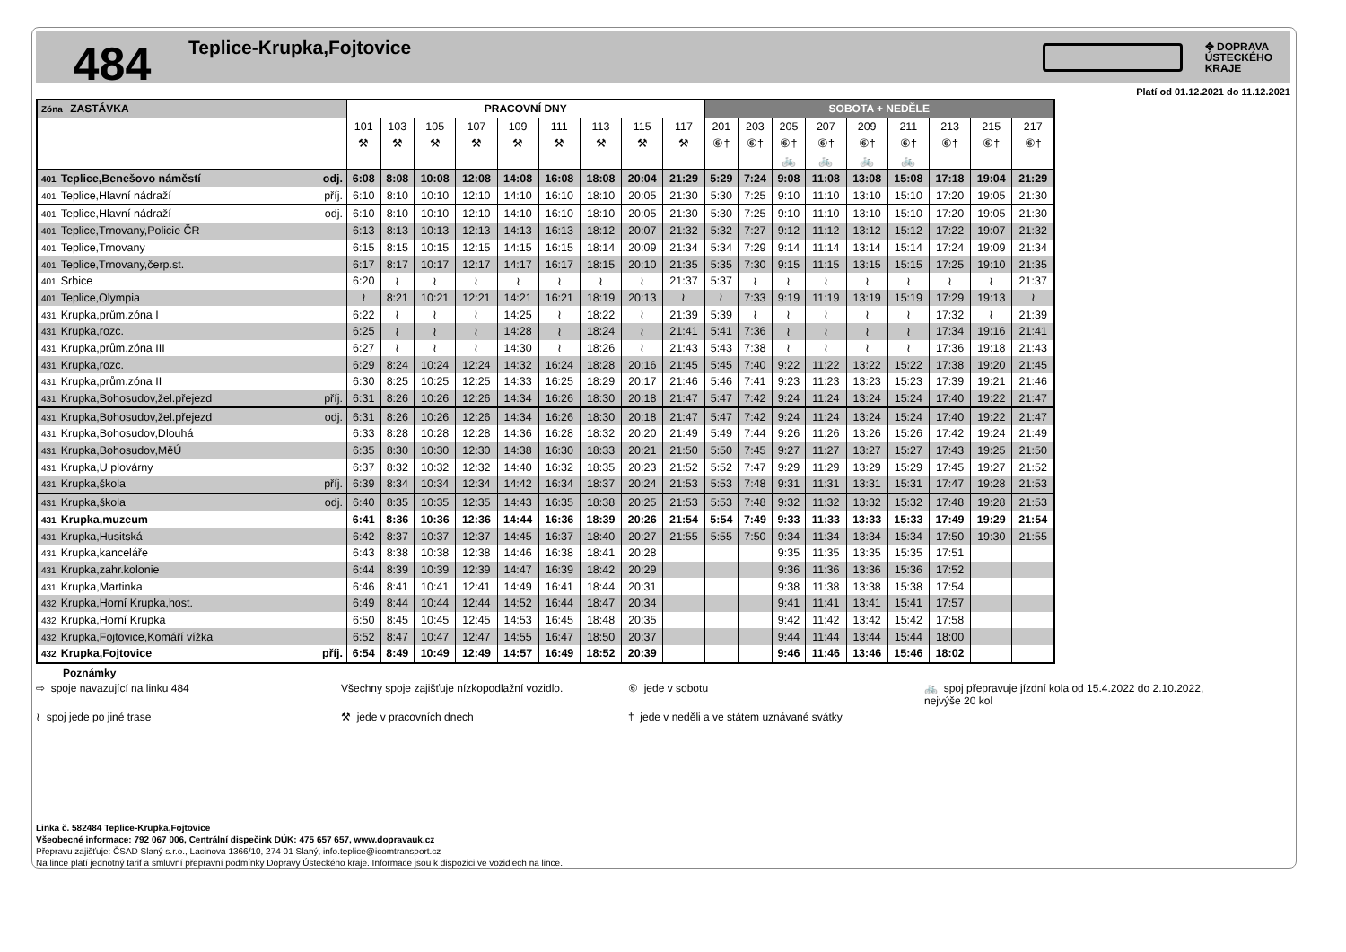484
Teplice-Krupka,Fojtovice
✥ DOPRAVA
ÚSTECKÉHO
KRAJE
Platí od 01.12.2021 do 11.12.2021
| Zóna ZASTÁVKA | PRACOVNÍ DNY | | | | | | | | | SOBOTA + NEDĚLE | | | | | | | | |
| --- | --- | --- | --- | --- | --- | --- | --- | --- | --- | --- | --- | --- | --- | --- | --- | --- | --- | --- |
| | 101 | 103 | 105 | 107 | 109 | 111 | 113 | 115 | 117 | 201 | 203 | 205 | 207 | 209 | 211 | 213 | 215 | 217 |
| | ⚒ | ⚒ | ⚒ | ⚒ | ⚒ | ⚒ | ⚒ | ⚒ | ⚒ | ⑥† | ⑥† | ⑥† | ⑥† | ⑥† | ⑥† | ⑥† | ⑥† | ⑥† |
| | | | | | | | | | | | | 🚲 | 🚲 | 🚲 | 🚲 | | | |
| 401 Teplice,Benešovo náměstí odj. | 6:08 | 8:08 | 10:08 | 12:08 | 14:08 | 16:08 | 18:08 | 20:04 | 21:29 | 5:29 | 7:24 | 9:08 | 11:08 | 13:08 | 15:08 | 17:18 | 19:04 | 21:29 |
| 401 Teplice,Hlavní nádraží příj. | 6:10 | 8:10 | 10:10 | 12:10 | 14:10 | 16:10 | 18:10 | 20:05 | 21:30 | 5:30 | 7:25 | 9:10 | 11:10 | 13:10 | 15:10 | 17:20 | 19:05 | 21:30 |
| 401 Teplice,Hlavní nádraží odj. | 6:10 | 8:10 | 10:10 | 12:10 | 14:10 | 16:10 | 18:10 | 20:05 | 21:30 | 5:30 | 7:25 | 9:10 | 11:10 | 13:10 | 15:10 | 17:20 | 19:05 | 21:30 |
| 401 Teplice,Trnovany,Policie ČR | 6:13 | 8:13 | 10:13 | 12:13 | 14:13 | 16:13 | 18:12 | 20:07 | 21:32 | 5:32 | 7:27 | 9:12 | 11:12 | 13:12 | 15:12 | 17:22 | 19:07 | 21:32 |
| 401 Teplice,Trnovany | 6:15 | 8:15 | 10:15 | 12:15 | 14:15 | 16:15 | 18:14 | 20:09 | 21:34 | 5:34 | 7:29 | 9:14 | 11:14 | 13:14 | 15:14 | 17:24 | 19:09 | 21:34 |
| 401 Teplice,Trnovany,čerp.st. | 6:17 | 8:17 | 10:17 | 12:17 | 14:17 | 16:17 | 18:15 | 20:10 | 21:35 | 5:35 | 7:30 | 9:15 | 11:15 | 13:15 | 15:15 | 17:25 | 19:10 | 21:35 |
| 401 Srbice | 6:20 | ≀ | ≀ | ≀ | ≀ | ≀ | ≀ | ≀ | 21:37 | 5:37 | ≀ | ≀ | ≀ | ≀ | ≀ | ≀ | ≀ | 21:37 |
| 401 Teplice,Olympia | ≀ | 8:21 | 10:21 | 12:21 | 14:21 | 16:21 | 18:19 | 20:13 | ≀ | ≀ | 7:33 | 9:19 | 11:19 | 13:19 | 15:19 | 17:29 | 19:13 | ≀ |
| 431 Krupka,prům.zóna I | 6:22 | ≀ | ≀ | ≀ | 14:25 | ≀ | 18:22 | ≀ | 21:39 | 5:39 | ≀ | ≀ | ≀ | ≀ | ≀ | 17:32 | ≀ | 21:39 |
| 431 Krupka,rozc. | 6:25 | ≀ | ≀ | ≀ | 14:28 | ≀ | 18:24 | ≀ | 21:41 | 5:41 | 7:36 | ≀ | ≀ | ≀ | ≀ | 17:34 | 19:16 | 21:41 |
| 431 Krupka,prům.zóna III | 6:27 | ≀ | ≀ | ≀ | 14:30 | ≀ | 18:26 | ≀ | 21:43 | 5:43 | 7:38 | ≀ | ≀ | ≀ | ≀ | 17:36 | 19:18 | 21:43 |
| 431 Krupka,rozc. | 6:29 | 8:24 | 10:24 | 12:24 | 14:32 | 16:24 | 18:28 | 20:16 | 21:45 | 5:45 | 7:40 | 9:22 | 11:22 | 13:22 | 15:22 | 17:38 | 19:20 | 21:45 |
| 431 Krupka,prům.zóna II | 6:30 | 8:25 | 10:25 | 12:25 | 14:33 | 16:25 | 18:29 | 20:17 | 21:46 | 5:46 | 7:41 | 9:23 | 11:23 | 13:23 | 15:23 | 17:39 | 19:21 | 21:46 |
| 431 Krupka,Bohosudov,žel.přejezd příj. | 6:31 | 8:26 | 10:26 | 12:26 | 14:34 | 16:26 | 18:30 | 20:18 | 21:47 | 5:47 | 7:42 | 9:24 | 11:24 | 13:24 | 15:24 | 17:40 | 19:22 | 21:47 |
| 431 Krupka,Bohosudov,žel.přejezd odj. | 6:31 | 8:26 | 10:26 | 12:26 | 14:34 | 16:26 | 18:30 | 20:18 | 21:47 | 5:47 | 7:42 | 9:24 | 11:24 | 13:24 | 15:24 | 17:40 | 19:22 | 21:47 |
| 431 Krupka,Bohosudov,Dlouhá | 6:33 | 8:28 | 10:28 | 12:28 | 14:36 | 16:28 | 18:32 | 20:20 | 21:49 | 5:49 | 7:44 | 9:26 | 11:26 | 13:26 | 15:26 | 17:42 | 19:24 | 21:49 |
| 431 Krupka,Bohosudov,MěÚ | 6:35 | 8:30 | 10:30 | 12:30 | 14:38 | 16:30 | 18:33 | 20:21 | 21:50 | 5:50 | 7:45 | 9:27 | 11:27 | 13:27 | 15:27 | 17:43 | 19:25 | 21:50 |
| 431 Krupka,U plovárny | 6:37 | 8:32 | 10:32 | 12:32 | 14:40 | 16:32 | 18:35 | 20:23 | 21:52 | 5:52 | 7:47 | 9:29 | 11:29 | 13:29 | 15:29 | 17:45 | 19:27 | 21:52 |
| 431 Krupka,škola příj. | 6:39 | 8:34 | 10:34 | 12:34 | 14:42 | 16:34 | 18:37 | 20:24 | 21:53 | 5:53 | 7:48 | 9:31 | 11:31 | 13:31 | 15:31 | 17:47 | 19:28 | 21:53 |
| 431 Krupka,škola odj. | 6:40 | 8:35 | 10:35 | 12:35 | 14:43 | 16:35 | 18:38 | 20:25 | 21:53 | 5:53 | 7:48 | 9:32 | 11:32 | 13:32 | 15:32 | 17:48 | 19:28 | 21:53 |
| 431 Krupka,muzeum | 6:41 | 8:36 | 10:36 | 12:36 | 14:44 | 16:36 | 18:39 | 20:26 | 21:54 | 5:54 | 7:49 | 9:33 | 11:33 | 13:33 | 15:33 | 17:49 | 19:29 | 21:54 |
| 431 Krupka,Husitská | 6:42 | 8:37 | 10:37 | 12:37 | 14:45 | 16:37 | 18:40 | 20:27 | 21:55 | 5:55 | 7:50 | 9:34 | 11:34 | 13:34 | 15:34 | 17:50 | 19:30 | 21:55 |
| 431 Krupka,kanceláře | 6:43 | 8:38 | 10:38 | 12:38 | 14:46 | 16:38 | 18:41 | 20:28 | | | | 9:35 | 11:35 | 13:35 | 15:35 | 17:51 | | |
| 431 Krupka,zahr.kolonie | 6:44 | 8:39 | 10:39 | 12:39 | 14:47 | 16:39 | 18:42 | 20:29 | | | | 9:36 | 11:36 | 13:36 | 15:36 | 17:52 | | |
| 431 Krupka,Martinka | 6:46 | 8:41 | 10:41 | 12:41 | 14:49 | 16:41 | 18:44 | 20:31 | | | | 9:38 | 11:38 | 13:38 | 15:38 | 17:54 | | |
| 432 Krupka,Horní Krupka,host. | 6:49 | 8:44 | 10:44 | 12:44 | 14:52 | 16:44 | 18:47 | 20:34 | | | | 9:41 | 11:41 | 13:41 | 15:41 | 17:57 | | |
| 432 Krupka,Horní Krupka | 6:50 | 8:45 | 10:45 | 12:45 | 14:53 | 16:45 | 18:48 | 20:35 | | | | 9:42 | 11:42 | 13:42 | 15:42 | 17:58 | | |
| 432 Krupka,Fojtovice,Komáří vížka | 6:52 | 8:47 | 10:47 | 12:47 | 14:55 | 16:47 | 18:50 | 20:37 | | | | 9:44 | 11:44 | 13:44 | 15:44 | 18:00 | | |
| 432 Krupka,Fojtovice příj. | 6:54 | 8:49 | 10:49 | 12:49 | 14:57 | 16:49 | 18:52 | 20:39 | | | | 9:46 | 11:46 | 13:46 | 15:46 | 18:02 | | |
Poznámky
⇨ spoje navazující na linku 484
Všechny spoje zajišťuje nízkopodlažní vozidlo.
⑥ jede v sobotu
🚲 spoj přepravuje jízdní kola od 15.4.2022 do 2.10.2022, nejvýše 20 kol
≀ spoj jede po jiné trase
⚒ jede v pracovních dnech
† jede v neděli a ve státem uznávané svátky
Linka č. 582484 Teplice-Krupka,Fojtovice
Všeobecné informace: 792 067 006, Centrální dispečink DÚK: 475 657 657, www.dopravauk.cz
Přepravu zajišťuje: ČSAD Slaný s.r.o., Lacinova 1366/10, 274 01 Slaný, info.teplice@icomtransport.cz
Na lince platí jednotný tarif a smluvní přepravní podmínky Dopravy Ústeckého kraje. Informace jsou k dispozici ve vozidlech na lince.